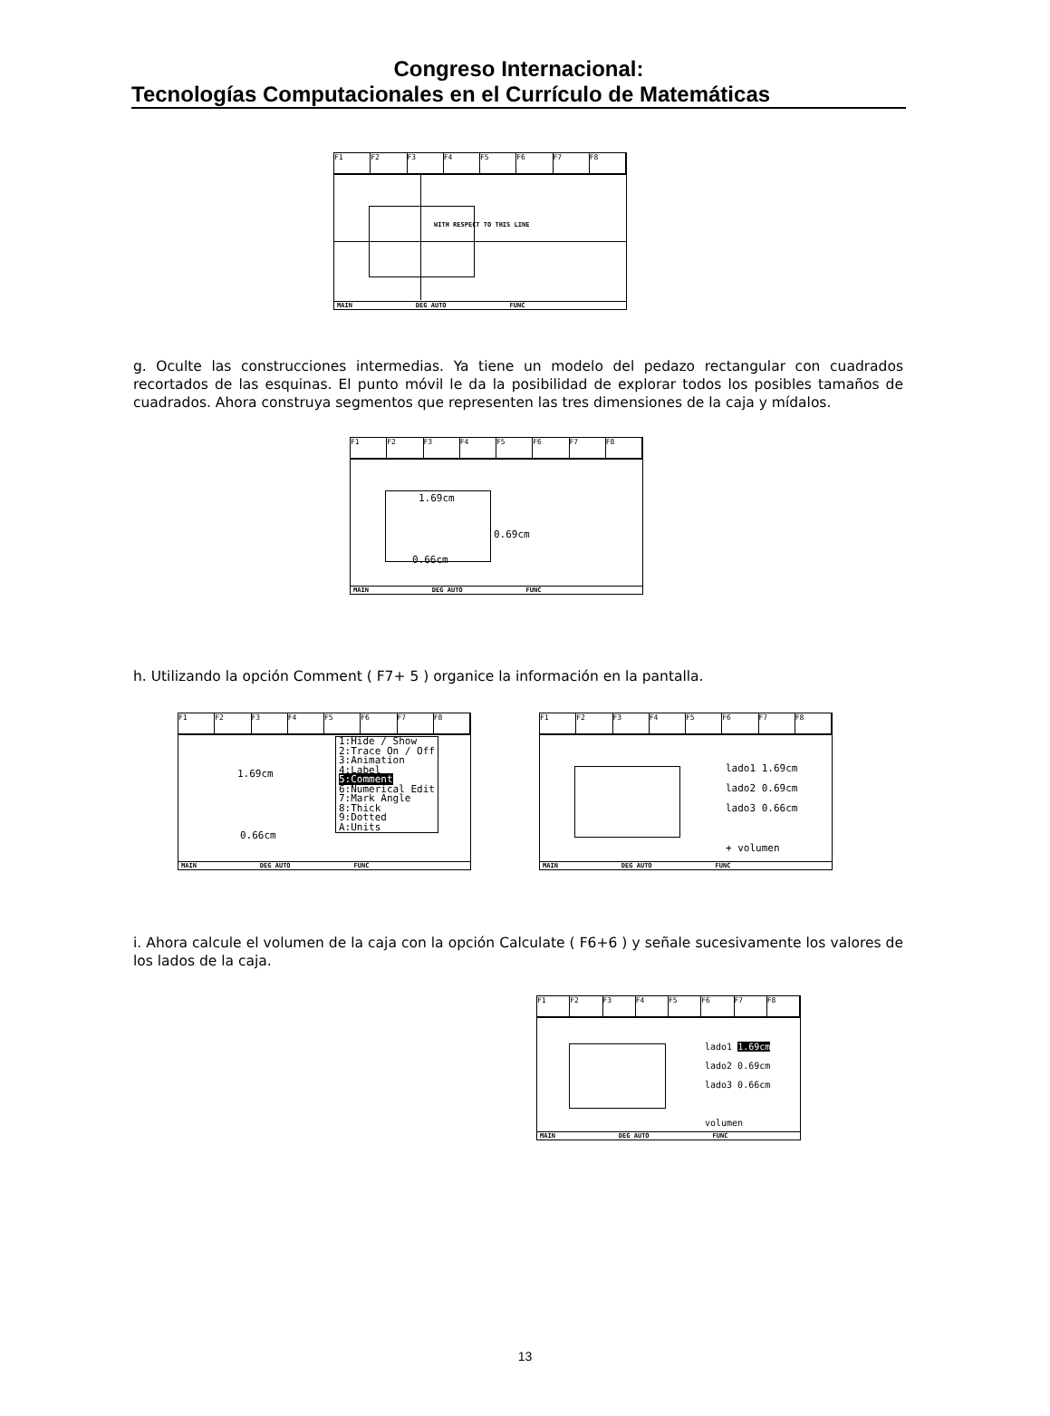Congreso Internacional:
Tecnologías Computacionales en el Currículo de Matemáticas
F1 F2 F3 F4 F5 F6 F7 F8
WITH RESPECT TO THIS LINE
MAIN DEG AUTO FUNC
g. Oculte las construcciones intermedias. Ya tiene un modelo del pedazo rectangular con cuadrados recortados de las esquinas. El punto móvil le da la posibilidad de explorar todos los posibles tamaños de cuadrados. Ahora construya segmentos que representen las tres dimensiones de la caja y mídalos.
F1 F2 F3 F4 F5 F6 F7 F8
1.69cm
0.69cm
0.66cm
MAIN DEG AUTO FUNC
h. Utilizando la opción Comment ( F7+ 5 ) organice la información en la pantalla.
F1 F2 F3 F4 F5 F6 F7 F8
1.69cm
0.66cm
1:Hide / Show
2:Trace On / Off
3:Animation
4:Label
5:Comment
6:Numerical Edit
7:Mark Angle
8:Thick
9:Dotted
A:Units
MAIN DEG AUTO FUNC
F1 F2 F3 F4 F5 F6 F7 F8
lado1 1.69cm
lado2 0.69cm
lado3 0.66cm
+ volumen
MAIN DEG AUTO FUNC
i. Ahora calcule el volumen de la caja con la opción Calculate ( F6+6 ) y señale sucesivamente los valores de los lados de la caja.
F1 F2 F3 F4 F5 F6 F7 F8
lado1 1.69cm
lado2 0.69cm
lado3 0.66cm
volumen
MAIN DEG AUTO FUNC
13